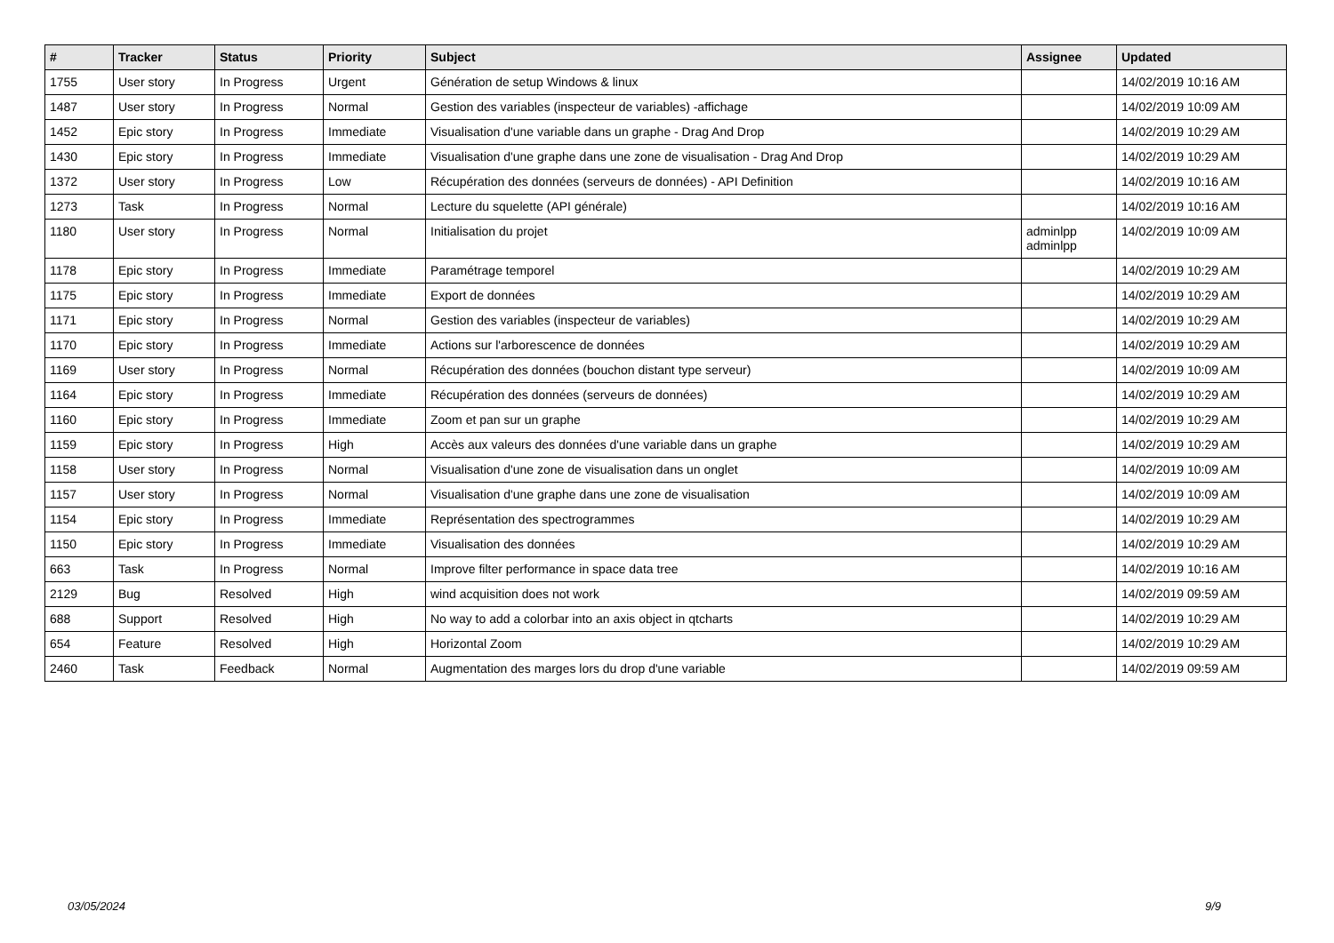| # | Tracker | Status | Priority | Subject | Assignee | Updated |
| --- | --- | --- | --- | --- | --- | --- |
| 1755 | User story | In Progress | Urgent | Génération de setup Windows & linux | | 14/02/2019 10:16 AM |
| 1487 | User story | In Progress | Normal | Gestion des variables (inspecteur de variables) -affichage | | 14/02/2019 10:09 AM |
| 1452 | Epic story | In Progress | Immediate | Visualisation d'une variable dans un graphe - Drag And Drop | | 14/02/2019 10:29 AM |
| 1430 | Epic story | In Progress | Immediate | Visualisation d'une graphe dans une zone de visualisation - Drag And Drop | | 14/02/2019 10:29 AM |
| 1372 | User story | In Progress | Low | Récupération des données (serveurs de données) - API Definition | | 14/02/2019 10:16 AM |
| 1273 | Task | In Progress | Normal | Lecture du squelette (API générale) | | 14/02/2019 10:16 AM |
| 1180 | User story | In Progress | Normal | Initialisation du projet | adminlpp adminlpp | 14/02/2019 10:09 AM |
| 1178 | Epic story | In Progress | Immediate | Paramétrage temporel | | 14/02/2019 10:29 AM |
| 1175 | Epic story | In Progress | Immediate | Export de données | | 14/02/2019 10:29 AM |
| 1171 | Epic story | In Progress | Normal | Gestion des variables (inspecteur de variables) | | 14/02/2019 10:29 AM |
| 1170 | Epic story | In Progress | Immediate | Actions sur l'arborescence de données | | 14/02/2019 10:29 AM |
| 1169 | User story | In Progress | Normal | Récupération des données (bouchon distant type serveur) | | 14/02/2019 10:09 AM |
| 1164 | Epic story | In Progress | Immediate | Récupération des données (serveurs de données) | | 14/02/2019 10:29 AM |
| 1160 | Epic story | In Progress | Immediate | Zoom et pan sur un graphe | | 14/02/2019 10:29 AM |
| 1159 | Epic story | In Progress | High | Accès aux valeurs des données d'une variable dans un graphe | | 14/02/2019 10:29 AM |
| 1158 | User story | In Progress | Normal | Visualisation d'une zone de visualisation dans un onglet | | 14/02/2019 10:09 AM |
| 1157 | User story | In Progress | Normal | Visualisation d'une graphe dans une zone de visualisation | | 14/02/2019 10:09 AM |
| 1154 | Epic story | In Progress | Immediate | Représentation des spectrogrammes | | 14/02/2019 10:29 AM |
| 1150 | Epic story | In Progress | Immediate | Visualisation des données | | 14/02/2019 10:29 AM |
| 663 | Task | In Progress | Normal | Improve filter performance in space data tree | | 14/02/2019 10:16 AM |
| 2129 | Bug | Resolved | High | wind acquisition does not work | | 14/02/2019 09:59 AM |
| 688 | Support | Resolved | High | No way to add a colorbar into an axis object in qtcharts | | 14/02/2019 10:29 AM |
| 654 | Feature | Resolved | High | Horizontal Zoom | | 14/02/2019 10:29 AM |
| 2460 | Task | Feedback | Normal | Augmentation des marges lors du drop d'une variable | | 14/02/2019 09:59 AM |
03/05/2024 9/9